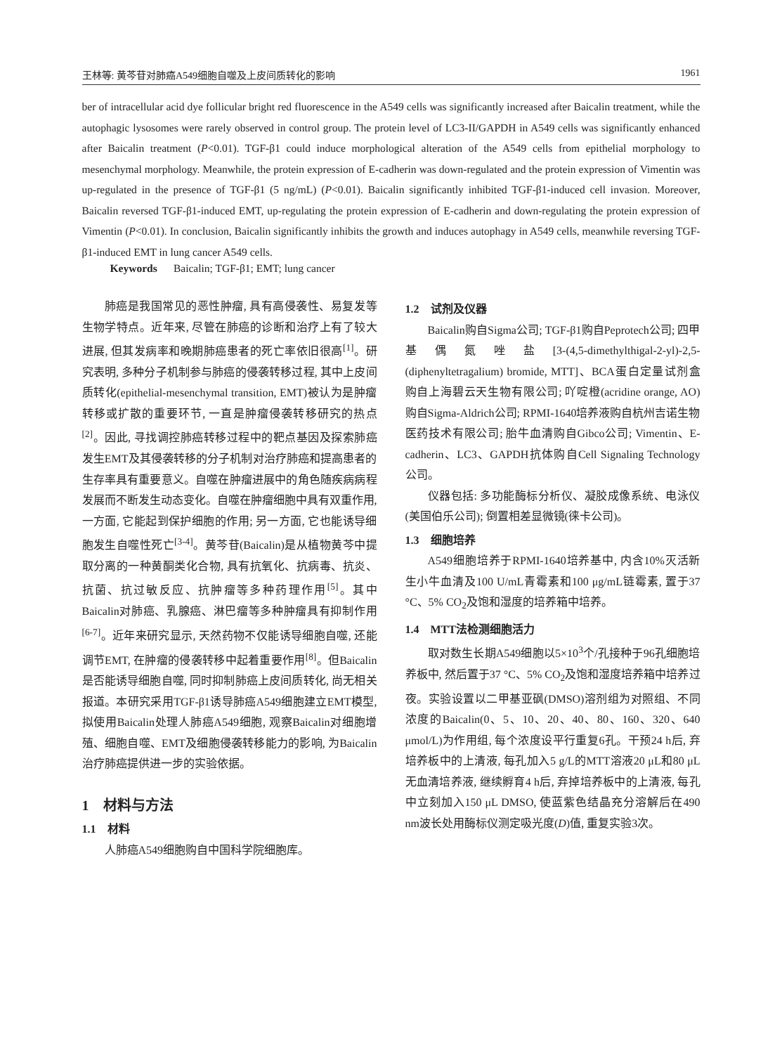王林等: 黄芩苷对肺癌A549细胞自噬及上皮间质转化的影响 1961
ber of intracellular acid dye follicular bright red fluorescence in the A549 cells was significantly increased after Baicalin treatment, while the autophagic lysosomes were rarely observed in control group. The protein level of LC3-II/GAPDH in A549 cells was significantly enhanced after Baicalin treatment (P<0.01). TGF-β1 could induce morphological alteration of the A549 cells from epithelial morphology to mesenchymal morphology. Meanwhile, the protein expression of E-cadherin was down-regulated and the protein expression of Vimentin was up-regulated in the presence of TGF-β1 (5 ng/mL) (P<0.01). Baicalin significantly inhibited TGF-β1-induced cell invasion. Moreover, Baicalin reversed TGF-β1-induced EMT, up-regulating the protein expression of E-cadherin and down-regulating the protein expression of Vimentin (P<0.01). In conclusion, Baicalin significantly inhibits the growth and induces autophagy in A549 cells, meanwhile reversing TGF-β1-induced EMT in lung cancer A549 cells.
Keywords Baicalin; TGF-β1; EMT; lung cancer
肺癌是我国常见的恶性肿瘤, 具有高侵袭性、易复发等生物学特点。近年来, 尽管在肺癌的诊断和治疗上有了较大进展, 但其发病率和晚期肺癌患者的死亡率依旧很高<sup>[1]</sup>。研究表明, 多种分子机制参与肺癌的侵袭转移过程, 其中上皮间质转化(epithelial-mesenchymal transition, EMT)被认为是肿瘤转移或扩散的重要环节, 一直是肿瘤侵袭转移研究的热点<sup>[2]</sup>。因此, 寻找调控肺癌转移过程中的靶点基因及探索肺癌发生EMT及其侵袭转移的分子机制对治疗肺癌和提高患者的生存率具有重要意义。自噬在肿瘤进展中的角色随疾病病程发展而不断发生动态变化。自噬在肿瘤细胞中具有双重作用, 一方面, 它能起到保护细胞的作用; 另一方面, 它也能诱导细胞发生自噬性死亡<sup>[3-4]</sup>。黄芩苷(Baicalin)是从植物黄芩中提取分离的一种黄酮类化合物, 具有抗氧化、抗病毒、抗炎、抗菌、抗过敏反应、抗肿瘤等多种药理作用<sup>[5]</sup>。其中Baicalin对肺癌、乳腺癌、淋巴瘤等多种肿瘤具有抑制作用<sup>[6-7]</sup>。近年来研究显示, 天然药物不仅能诱导细胞自噬, 还能调节EMT, 在肿瘤的侵袭转移中起着重要作用<sup>[8]</sup>。但Baicalin是否能诱导细胞自噬, 同时抑制肺癌上皮间质转化, 尚无相关报道。本研究采用TGF-β1诱导肺癌A549细胞建立EMT模型, 拟使用Baicalin处理人肺癌A549细胞, 观察Baicalin对细胞增殖、细胞自噬、EMT及细胞侵袭转移能力的影响, 为Baicalin治疗肺癌提供进一步的实验依据。
1　材料与方法
1.1　材料
人肺癌A549细胞购自中国科学院细胞库。
1.2　试剂及仪器
Baicalin购自Sigma公司; TGF-β1购自Peprotech公司; 四甲基偶氮唑盐[3-(4,5-dimethylthigal-2-yl)-2,5-(diphenyltetragalium) bromide, MTT]、BCA蛋白定量试剂盒购自上海碧云天生物有限公司; 吖啶橙(acridine orange, AO)购自Sigma-Aldrich公司; RPMI-1640培养液购自杭州吉诺生物医药技术有限公司; 胎牛血清购自Gibco公司; Vimentin、E-cadherin、LC3、GAPDH抗体购自Cell Signaling Technology公司。
仪器包括: 多功能酶标分析仪、凝胶成像系统、电泳仪(美国伯乐公司); 倒置相差显微镜(徕卡公司)。
1.3　细胞培养
A549细胞培养于RPMI-1640培养基中, 内含10%灭活新生小牛血清及100 U/mL青霉素和100 μg/mL链霉素, 置于37 °C、5% CO<sub>2</sub>及饱和湿度的培养箱中培养。
1.4　MTT法检测细胞活力
取对数生长期A549细胞以5×10<sup>3</sup>个/孔接种于96孔细胞培养板中, 然后置于37 °C、5% CO<sub>2</sub>及饱和湿度培养箱中培养过夜。实验设置以二甲基亚砜(DMSO)溶剂组为对照组、不同浓度的Baicalin(0、5、10、20、40、80、160、320、640 μmol/L)为作用组, 每个浓度设平行重复6孔。干预24 h后, 弃培养板中的上清液, 每孔加入5 g/L的MTT溶液20 μL和80 μL无血清培养液, 继续孵育4 h后, 弃掉培养板中的上清液, 每孔中立刻加入150 μL DMSO, 使蓝紫色结晶充分溶解后在490 nm波长处用酶标仪测定吸光度(D)值, 重复实验3次。